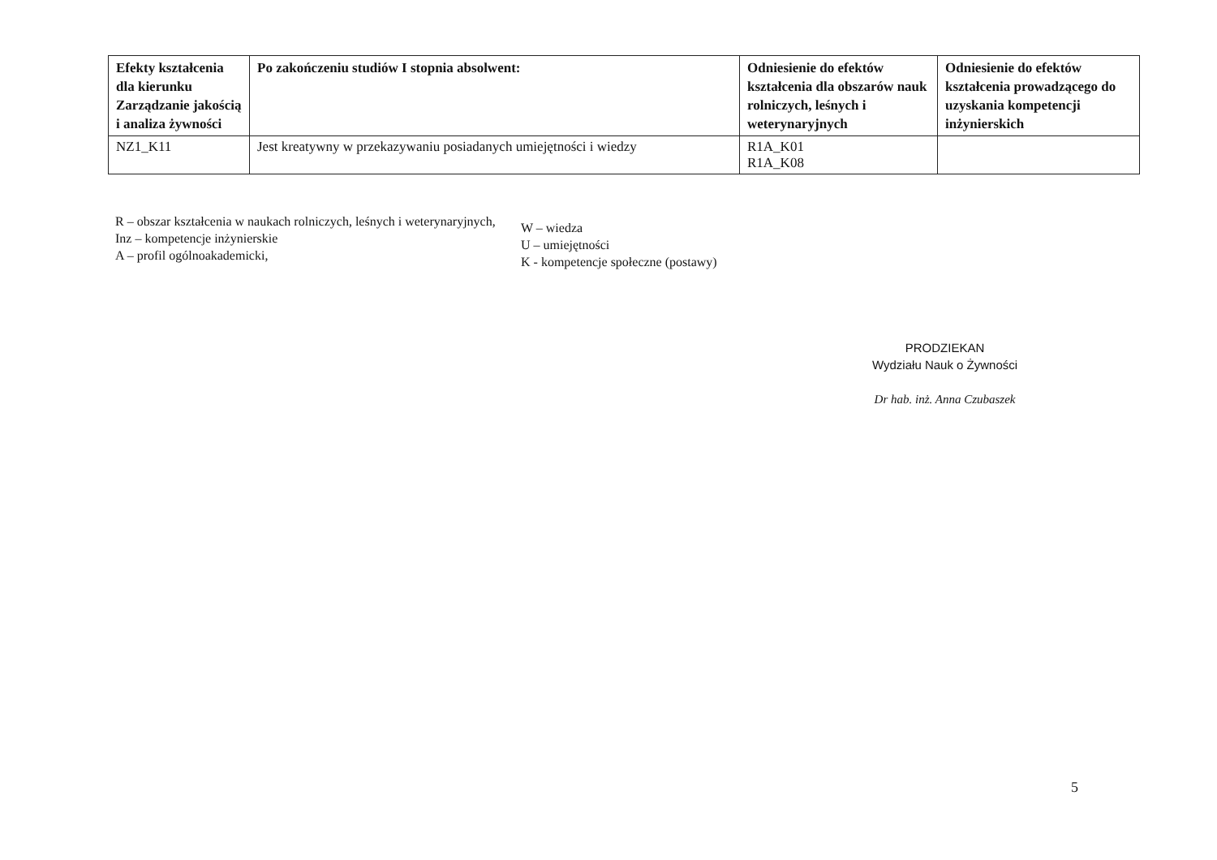| Efekty kształcenia dla kierunku Zarządzanie jakością i analiza żywności | Po zakończeniu studiów I stopnia absolwent: | Odniesienie do efektów kształcenia dla obszarów nauk rolniczych, leśnych i weterynaryjnych | Odniesienie do efektów kształcenia prowadzącego do uzyskania kompetencji inżynierskich |
| --- | --- | --- | --- |
| NZ1_K11 | Jest kreatywny w przekazywaniu posiadanych umiejętności i wiedzy | R1A_K01 R1A_K08 | |
R – obszar kształcenia w naukach rolniczych, leśnych i weterynaryjnych,
Inz – kompetencje inżynierskie
A – profil ogólnoakademicki,
W – wiedza
U – umiejętności
K - kompetencje społeczne (postawy)
PRODZIEKAN
Wydziału Nauk o Żywności
Dr hab. inż. Anna Czubaszek
5